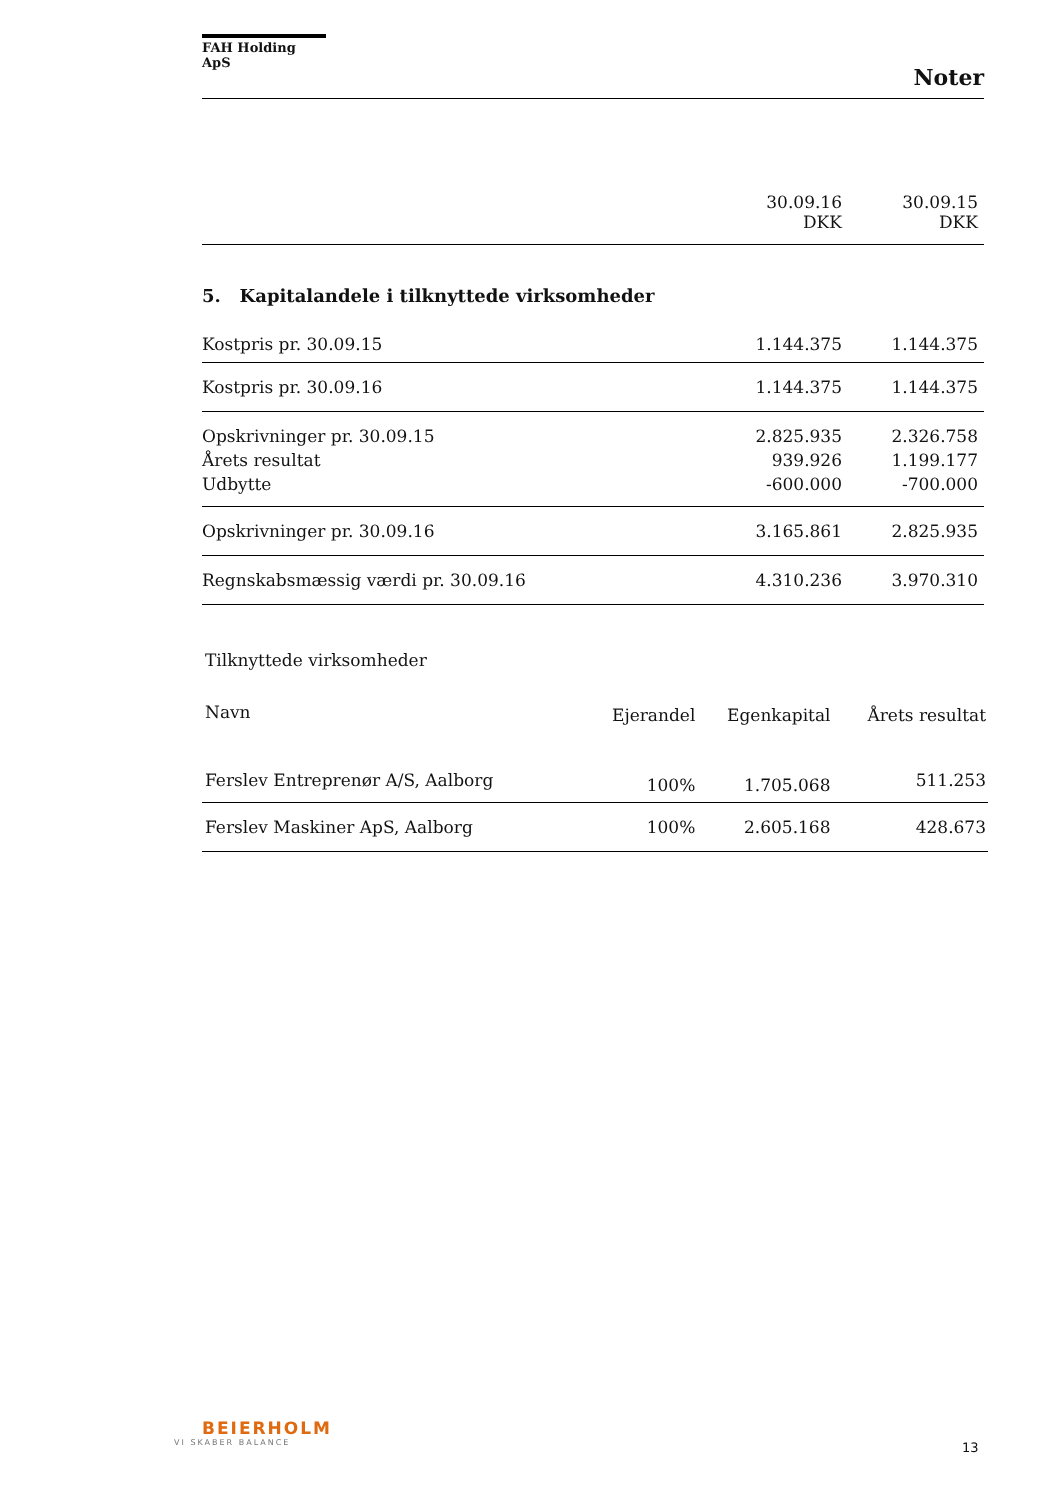FAH Holding ApS
Noter
| | 30.09.16 DKK | 30.09.15 DKK |
5. Kapitalandele i tilknyttede virksomheder
| Kostpris pr. 30.09.15 | 1.144.375 | 1.144.375 |
| Kostpris pr. 30.09.16 | 1.144.375 | 1.144.375 |
| Opskrivninger pr. 30.09.15 | 2.825.935 | 2.326.758 |
| Årets resultat | 939.926 | 1.199.177 |
| Udbytte | -600.000 | -700.000 |
| Opskrivninger pr. 30.09.16 | 3.165.861 | 2.825.935 |
| Regnskabsmæssig værdi pr. 30.09.16 | 4.310.236 | 3.970.310 |
Tilknyttede virksomheder
| Navn | Ejerandel | Egenkapital | Årets resultat |
| --- | --- | --- | --- |
| Ferslev Entreprenør A/S, Aalborg | 100% | 1.705.068 | 511.253 |
| Ferslev Maskiner ApS, Aalborg | 100% | 2.605.168 | 428.673 |
BEIERHOLM
VI SKABER BALANCE
13